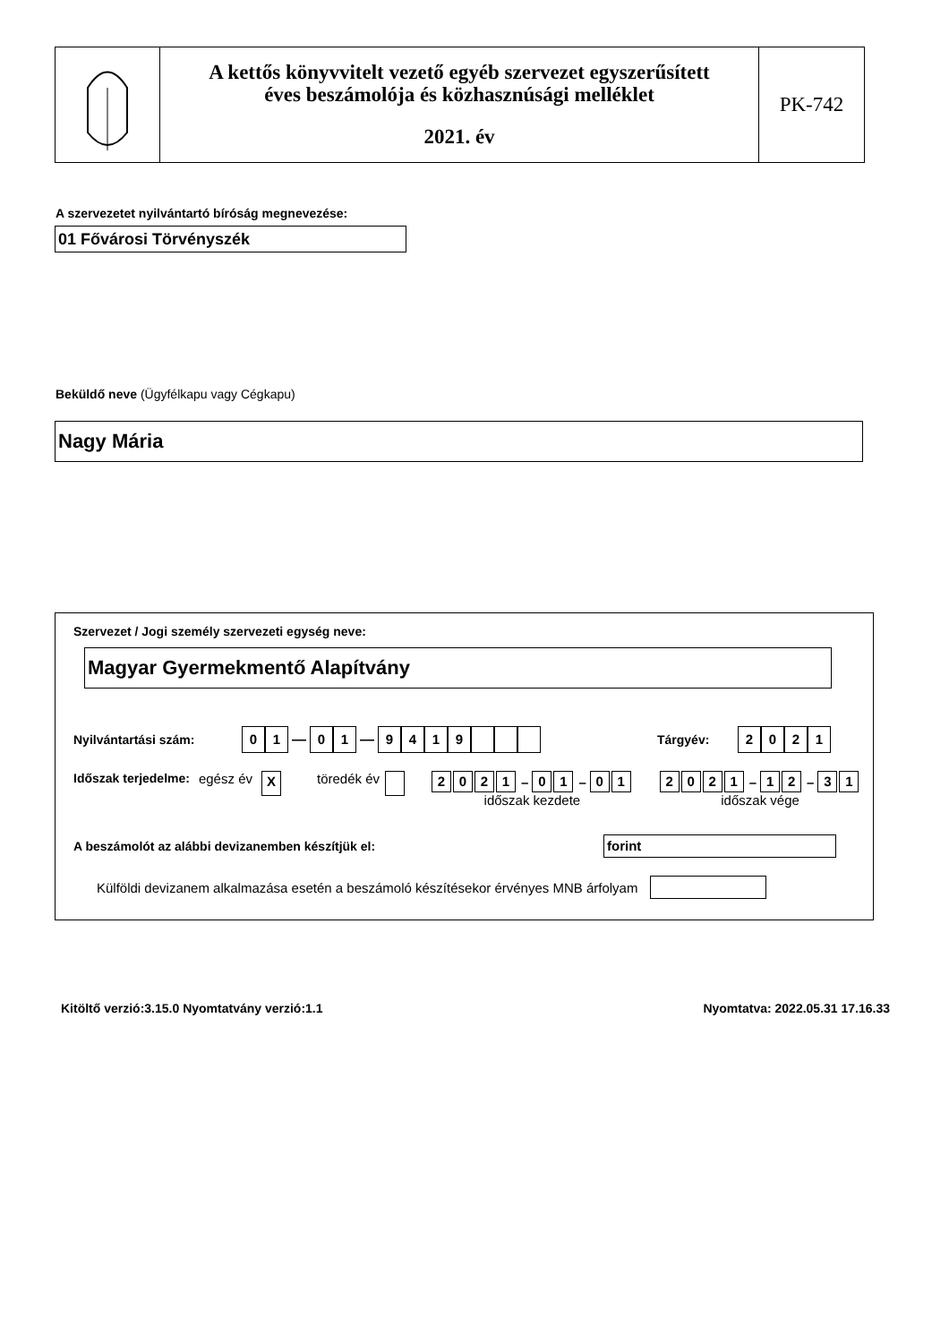A kettős könyvvitelt vezető egyéb szervezet egyszerűsített
éves beszámolója és közhasznúsági melléklet
2021. év
PK-742
A szervezetet nyilvántartó bíróság megnevezése:
01 Fővárosi Törvényszék
Beküldő neve (Ügyfélkapu vagy Cégkapu)
Nagy Mária
Szervezet / Jogi személy szervezeti egység neve:
Magyar Gyermekmentő Alapítvány
Nyilvántartási szám: 01 — 01 — 9419 Tárgyév: 2021
Időszak terjedelme: egész év X töredék év 2021 – 01 – 01
időszak kezdete 2021 – 12 – 31
időszak vége
A beszámolót az alábbi devizanemben készítjük el: forint
Külföldi devizanem alkalmazása esetén a beszámoló készítésekor érvényes MNB árfolyam
Kitöltő verzió:3.15.0 Nyomtatvány verzió:1.1 Nyomtatva: 2022.05.31 17.16.33